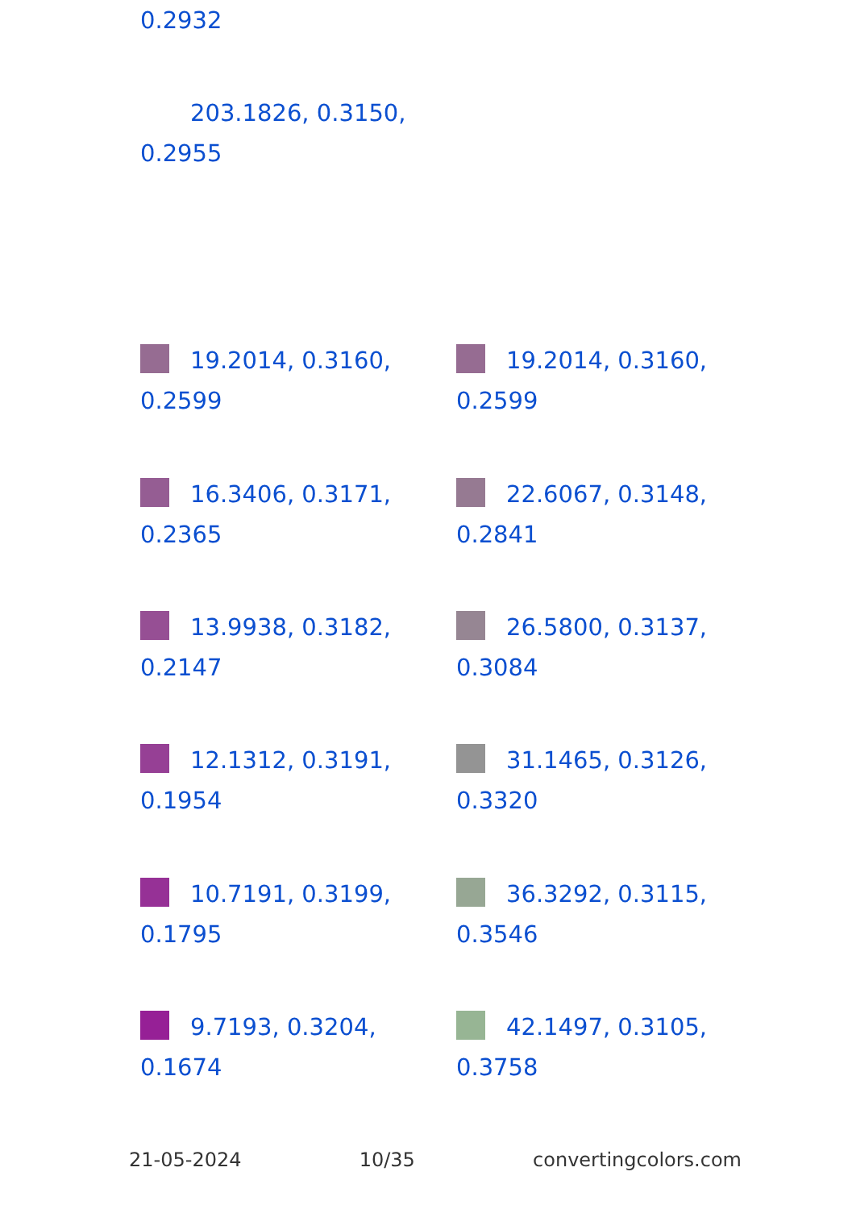0.2932
203.1826, 0.3150,
0.2955
19.2014, 0.3160,
0.2599
19.2014, 0.3160,
0.2599
16.3406, 0.3171,
0.2365
22.6067, 0.3148,
0.2841
13.9938, 0.3182,
0.2147
26.5800, 0.3137,
0.3084
12.1312, 0.3191,
0.1954
31.1465, 0.3126,
0.3320
10.7191, 0.3199,
0.1795
36.3292, 0.3115,
0.3546
9.7193, 0.3204,
0.1674
42.1497, 0.3105,
0.3758
21-05-2024 10/35 convertingcolors.com